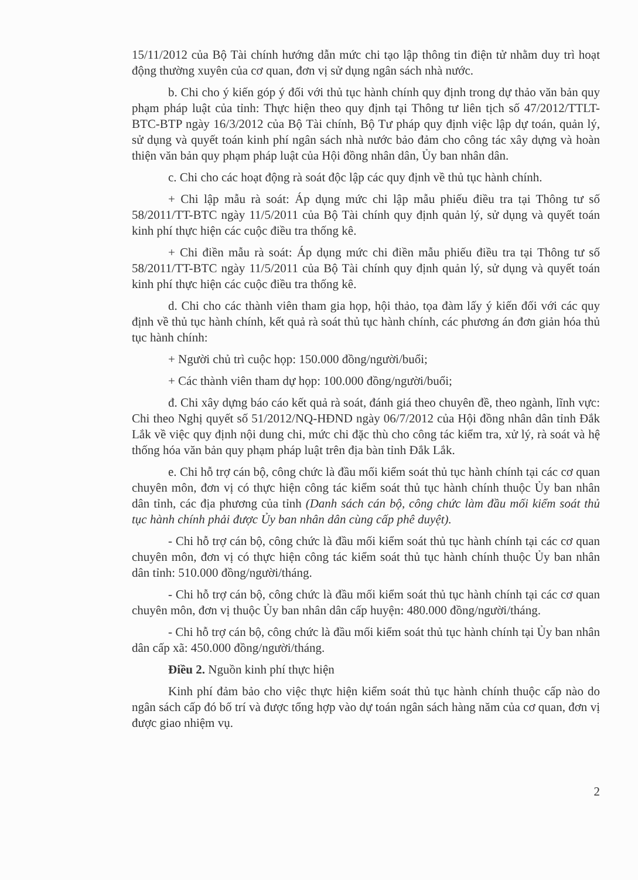15/11/2012 của Bộ Tài chính hướng dẫn mức chi tạo lập thông tin điện tử nhằm duy trì hoạt động thường xuyên của cơ quan, đơn vị sử dụng ngân sách nhà nước.
b. Chi cho ý kiến góp ý đối với thủ tục hành chính quy định trong dự thảo văn bản quy phạm pháp luật của tỉnh: Thực hiện theo quy định tại Thông tư liên tịch số 47/2012/TTLT-BTC-BTP ngày 16/3/2012 của Bộ Tài chính, Bộ Tư pháp quy định việc lập dự toán, quản lý, sử dụng và quyết toán kinh phí ngân sách nhà nước bảo đảm cho công tác xây dựng và hoàn thiện văn bản quy phạm pháp luật của Hội đồng nhân dân, Ủy ban nhân dân.
c. Chi cho các hoạt động rà soát độc lập các quy định về thủ tục hành chính.
+ Chi lập mẫu rà soát: Áp dụng mức chi lập mẫu phiếu điều tra tại Thông tư số 58/2011/TT-BTC ngày 11/5/2011 của Bộ Tài chính quy định quản lý, sử dụng và quyết toán kinh phí thực hiện các cuộc điều tra thống kê.
+ Chi điền mẫu rà soát: Áp dụng mức chi điền mẫu phiếu điều tra tại Thông tư số 58/2011/TT-BTC ngày 11/5/2011 của Bộ Tài chính quy định quản lý, sử dụng và quyết toán kinh phí thực hiện các cuộc điều tra thống kê.
d. Chi cho các thành viên tham gia họp, hội thảo, tọa đàm lấy ý kiến đối với các quy định về thủ tục hành chính, kết quả rà soát thủ tục hành chính, các phương án đơn giản hóa thủ tục hành chính:
+ Người chủ trì cuộc họp: 150.000 đồng/người/buổi;
+ Các thành viên tham dự họp: 100.000 đồng/người/buổi;
đ. Chi xây dựng báo cáo kết quả rà soát, đánh giá theo chuyên đề, theo ngành, lĩnh vực: Chi theo Nghị quyết số 51/2012/NQ-HĐND ngày 06/7/2012 của Hội đồng nhân dân tỉnh Đắk Lắk về việc quy định nội dung chi, mức chi đặc thù cho công tác kiểm tra, xử lý, rà soát và hệ thống hóa văn bản quy phạm pháp luật trên địa bàn tỉnh Đắk Lắk.
e. Chi hỗ trợ cán bộ, công chức là đầu mối kiểm soát thủ tục hành chính tại các cơ quan chuyên môn, đơn vị có thực hiện công tác kiểm soát thủ tục hành chính thuộc Ủy ban nhân dân tỉnh, các địa phương của tỉnh (Danh sách cán bộ, công chức làm đầu mối kiểm soát thủ tục hành chính phải được Ủy ban nhân dân cùng cấp phê duyệt).
- Chi hỗ trợ cán bộ, công chức là đầu mối kiểm soát thủ tục hành chính tại các cơ quan chuyên môn, đơn vị có thực hiện công tác kiểm soát thủ tục hành chính thuộc Ủy ban nhân dân tỉnh: 510.000 đồng/người/tháng.
- Chi hỗ trợ cán bộ, công chức là đầu mối kiểm soát thủ tục hành chính tại các cơ quan chuyên môn, đơn vị thuộc Ủy ban nhân dân cấp huyện: 480.000 đồng/người/tháng.
- Chi hỗ trợ cán bộ, công chức là đầu mối kiểm soát thủ tục hành chính tại Ủy ban nhân dân cấp xã: 450.000 đồng/người/tháng.
Điều 2. Nguồn kinh phí thực hiện
Kinh phí đảm bảo cho việc thực hiện kiểm soát thủ tục hành chính thuộc cấp nào do ngân sách cấp đó bố trí và được tổng hợp vào dự toán ngân sách hàng năm của cơ quan, đơn vị được giao nhiệm vụ.
2